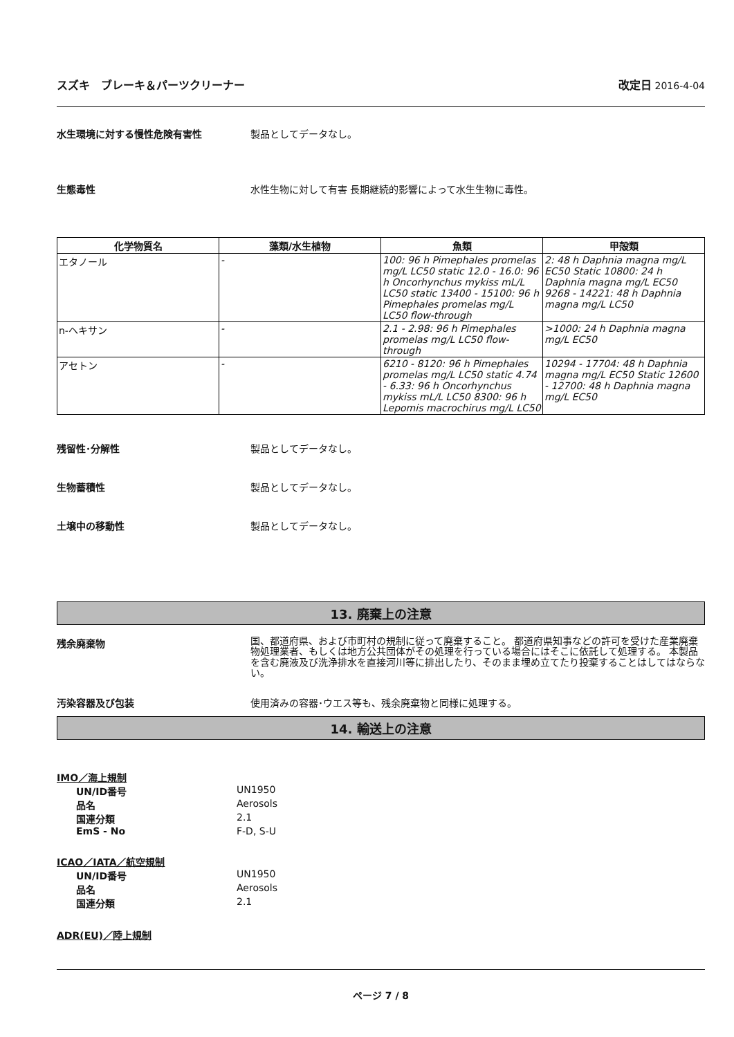スズキ　ブレーキ＆パーツクリーナー 改定日 2016-4-04
水生環境に対する慢性危険有害性 製品としてデータなし。
生態毒性 水性生物に対して有害 長期継続的影響によって水生生物に毒性。
| 化学物質名 | 藻類/水生植物 | 魚類 | 甲殻類 |
| --- | --- | --- | --- |
| エタノール | - | 100: 96 h Pimephales promelas mg/L LC50 static 12.0 - 16.0: 96 h Oncorhynchus mykiss mL/L LC50 static 13400 - 15100: 96 h Pimephales promelas mg/L LC50 flow-through | 2: 48 h Daphnia magna mg/L EC50 Static 10800: 24 h Daphnia magna mg/L EC50 9268 - 14221: 48 h Daphnia magna mg/L LC50 |
| n-ヘキサン | - | 2.1 - 2.98: 96 h Pimephales promelas mg/L LC50 flow-through | >1000: 24 h Daphnia magna mg/L EC50 |
| アセトン | - | 6210 - 8120: 96 h Pimephales promelas mg/L LC50 static 4.74 - 6.33: 96 h Oncorhynchus mykiss mL/L LC50 8300: 96 h Lepomis macrochirus mg/L LC50 | 10294 - 17704: 48 h Daphnia magna mg/L EC50 Static 12600 - 12700: 48 h Daphnia magna mg/L EC50 |
残留性･分解性 製品としてデータなし。
生物蓄積性 製品としてデータなし。
土壌中の移動性 製品としてデータなし。
13. 廃棄上の注意
残余廃棄物
国、都道府県、および市町村の規制に従って廃棄すること。 都道府県知事などの許可を受けた産業廃棄物処理業者、もしくは地方公共団体がその処理を行っている場合にはそこに依託して処理する。 本製品を含む廃液及び洗浄排水を直接河川等に排出したり、そのまま埋め立てたり投棄することはしてはならない。
汚染容器及び包装 使用済みの容器･ウエス等も、残余廃棄物と同様に処理する。
14. 輸送上の注意
IMO／海上規制
UN/ID番号 UN1950
品名 Aerosols
国連分類 2.1
EmS - No F-D, S-U
ICAO／IATA／航空規制
UN/ID番号 UN1950
品名 Aerosols
国連分類 2.1
ADR(EU)／陸上規制
ページ 7 / 8